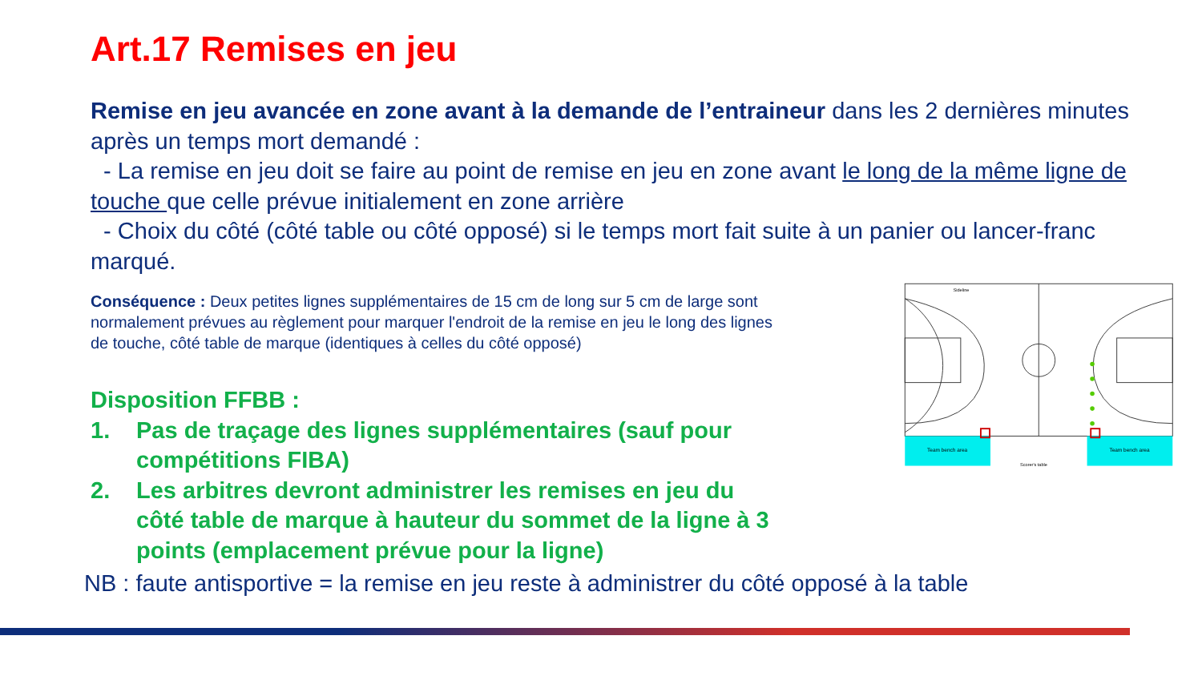Art.17 Remises en jeu
Remise en jeu avancée en zone avant à la demande de l’entraineur dans les 2 dernières minutes après un temps mort demandé :
- La remise en jeu doit se faire au point de remise en jeu en zone avant le long de la même ligne de touche que celle prévue initialement en zone arrière
- Choix du côté (côté table ou côté opposé) si le temps mort fait suite à un panier ou lancer-franc marqué.
Conséquence : Deux petites lignes supplémentaires de 15 cm de long sur 5 cm de large sont normalement prévues au règlement pour marquer l'endroit de la remise en jeu le long des lignes de touche, côté table de marque (identiques à celles du côté opposé)
Disposition FFBB :
1. Pas de traçage des lignes supplémentaires (sauf pour compétitions FIBA)
2. Les arbitres devront administrer les remises en jeu du côté table de marque à hauteur du sommet de la ligne à 3 points (emplacement prévue pour la ligne)
Team bench area
Team bench area
Scorer's table
Sideline
NB : faute antisportive = la remise en jeu reste à administrer du côté opposé à la table